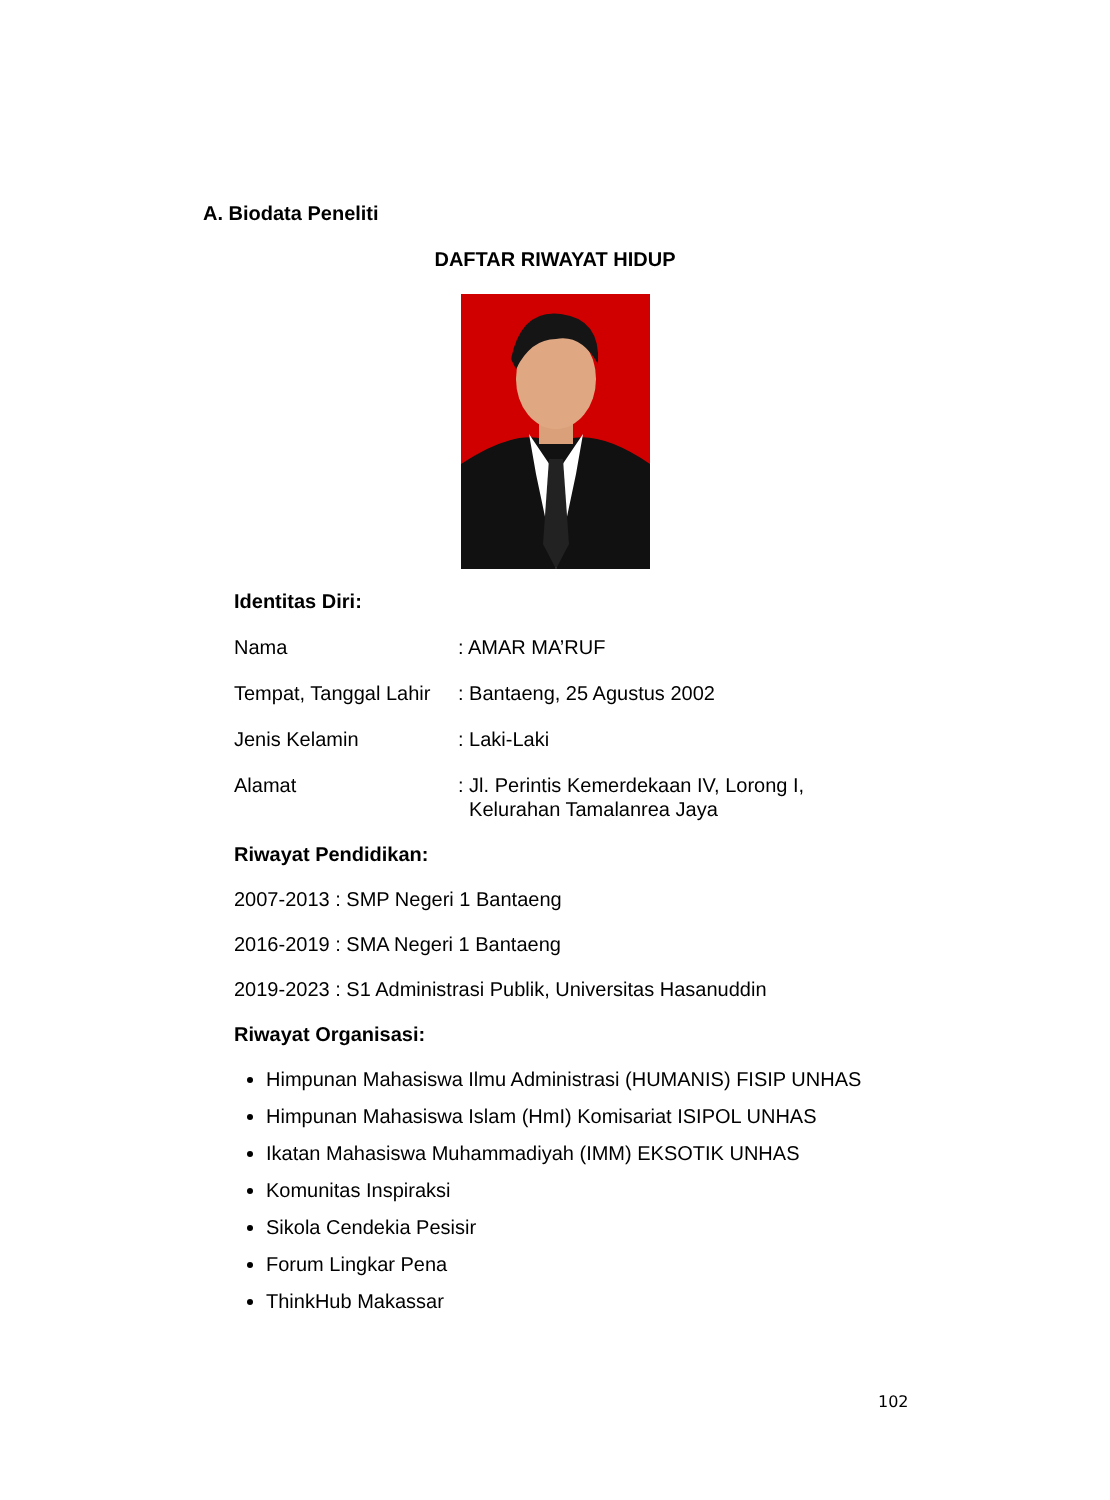A. Biodata Peneliti
DAFTAR RIWAYAT HIDUP
Identitas Diri:
Nama: AMAR MA’RUF
Tempat, Tanggal Lahir: Bantaeng, 25 Agustus 2002
Jenis Kelamin: Laki-Laki
Alamat: Jl. Perintis Kemerdekaan IV, Lorong I,
Kelurahan Tamalanrea Jaya
Riwayat Pendidikan:
2007-2013 : SMP Negeri 1 Bantaeng
2016-2019 : SMA Negeri 1 Bantaeng
2019-2023 : S1 Administrasi Publik, Universitas Hasanuddin
Riwayat Organisasi:
Himpunan Mahasiswa Ilmu Administrasi (HUMANIS) FISIP UNHAS
Himpunan Mahasiswa Islam (HmI) Komisariat ISIPOL UNHAS
Ikatan Mahasiswa Muhammadiyah (IMM) EKSOTIK UNHAS
Komunitas Inspiraksi
Sikola Cendekia Pesisir
Forum Lingkar Pena
ThinkHub Makassar
102